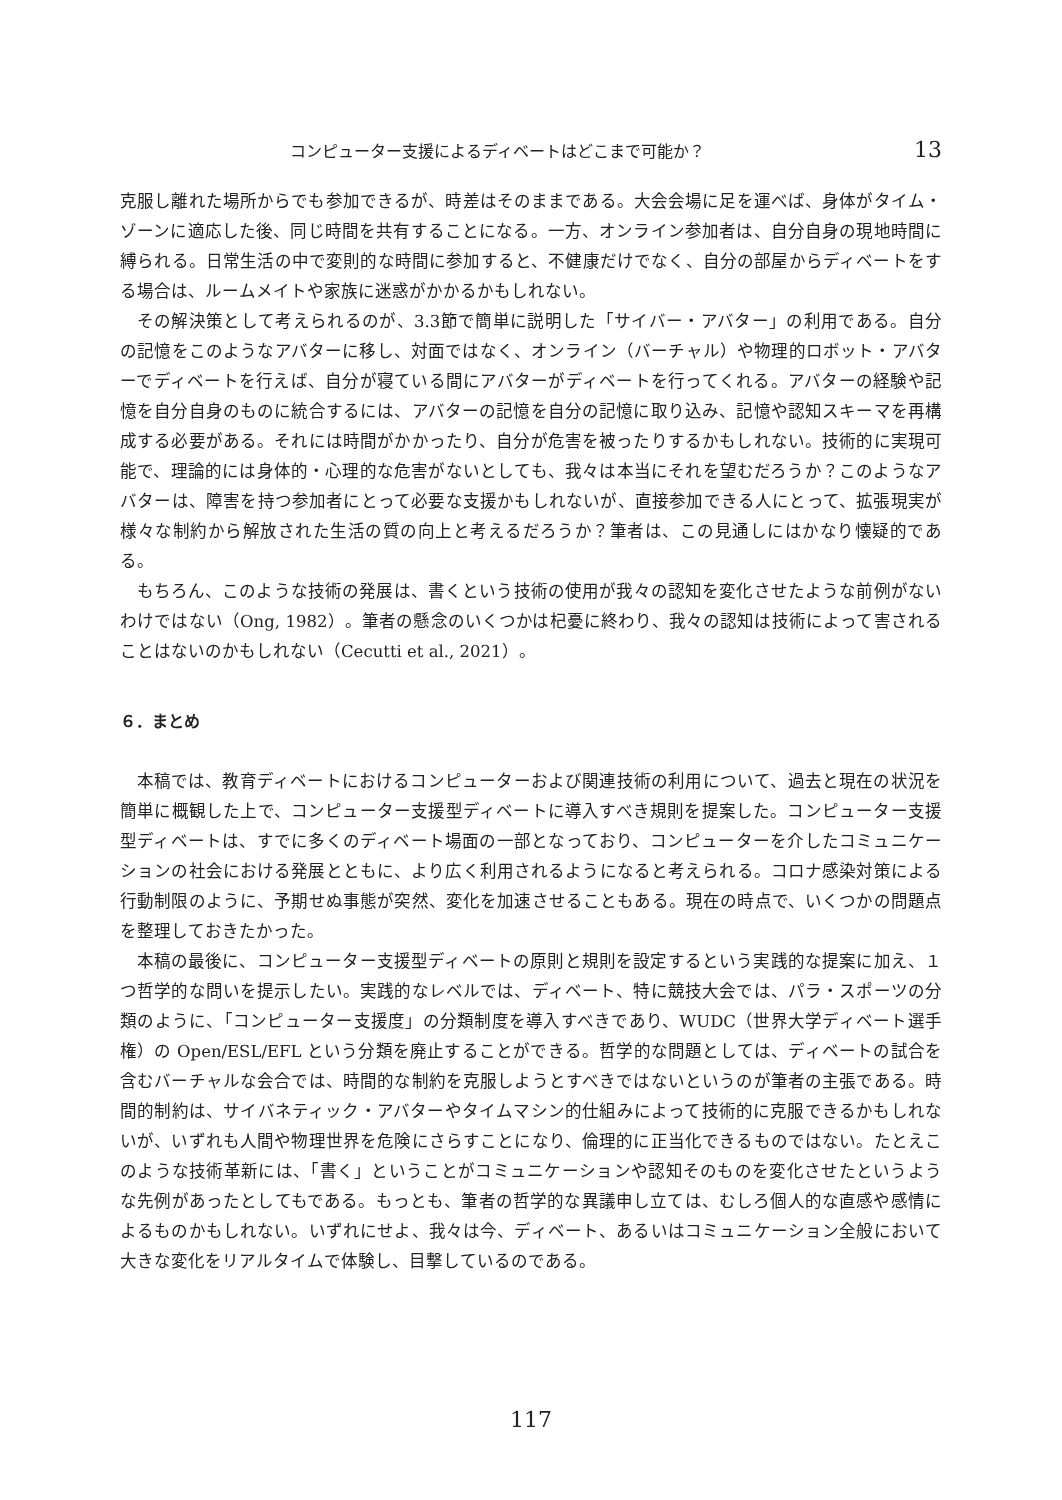コンピューター支援によるディベートはどこまで可能か？ 13
克服し離れた場所からでも参加できるが、時差はそのままである。大会会場に足を運べば、身体がタイム・ゾーンに適応した後、同じ時間を共有することになる。一方、オンライン参加者は、自分自身の現地時間に縛られる。日常生活の中で変則的な時間に参加すると、不健康だけでなく、自分の部屋からディベートをする場合は、ルームメイトや家族に迷惑がかかるかもしれない。
その解決策として考えられるのが、3.3節で簡単に説明した「サイバー・アバター」の利用である。自分の記憶をこのようなアバターに移し、対面ではなく、オンライン（バーチャル）や物理的ロボット・アバターでディベートを行えば、自分が寝ている間にアバターがディベートを行ってくれる。アバターの経験や記憶を自分自身のものに統合するには、アバターの記憶を自分の記憶に取り込み、記憶や認知スキーマを再構成する必要がある。それには時間がかかったり、自分が危害を被ったりするかもしれない。技術的に実現可能で、理論的には身体的・心理的な危害がないとしても、我々は本当にそれを望むだろうか？このようなアバターは、障害を持つ参加者にとって必要な支援かもしれないが、直接参加できる人にとって、拡張現実が様々な制約から解放された生活の質の向上と考えるだろうか？筆者は、この見通しにはかなり懐疑的である。
もちろん、このような技術の発展は、書くという技術の使用が我々の認知を変化させたような前例がないわけではない（Ong, 1982）。筆者の懸念のいくつかは杞憂に終わり、我々の認知は技術によって害されることはないのかもしれない（Cecutti et al., 2021）。
６．まとめ
本稿では、教育ディベートにおけるコンピューターおよび関連技術の利用について、過去と現在の状況を簡単に概観した上で、コンピューター支援型ディベートに導入すべき規則を提案した。コンピューター支援型ディベートは、すでに多くのディベート場面の一部となっており、コンピューターを介したコミュニケーションの社会における発展とともに、より広く利用されるようになると考えられる。コロナ感染対策による行動制限のように、予期せぬ事態が突然、変化を加速させることもある。現在の時点で、いくつかの問題点を整理しておきたかった。
本稿の最後に、コンピューター支援型ディベートの原則と規則を設定するという実践的な提案に加え、１つ哲学的な問いを提示したい。実践的なレベルでは、ディベート、特に競技大会では、パラ・スポーツの分類のように、「コンピューター支援度」の分類制度を導入すべきであり、WUDC（世界大学ディベート選手権）の Open/ESL/EFL という分類を廃止することができる。哲学的な問題としては、ディベートの試合を含むバーチャルな会合では、時間的な制約を克服しようとすべきではないというのが筆者の主張である。時間的制約は、サイバネティック・アバターやタイムマシン的仕組みによって技術的に克服できるかもしれないが、いずれも人間や物理世界を危険にさらすことになり、倫理的に正当化できるものではない。たとえこのような技術革新には、「書く」ということがコミュニケーションや認知そのものを変化させたというような先例があったとしてもである。もっとも、筆者の哲学的な異議申し立ては、むしろ個人的な直感や感情によるものかもしれない。いずれにせよ、我々は今、ディベート、あるいはコミュニケーション全般において大きな変化をリアルタイムで体験し、目撃しているのである。
117